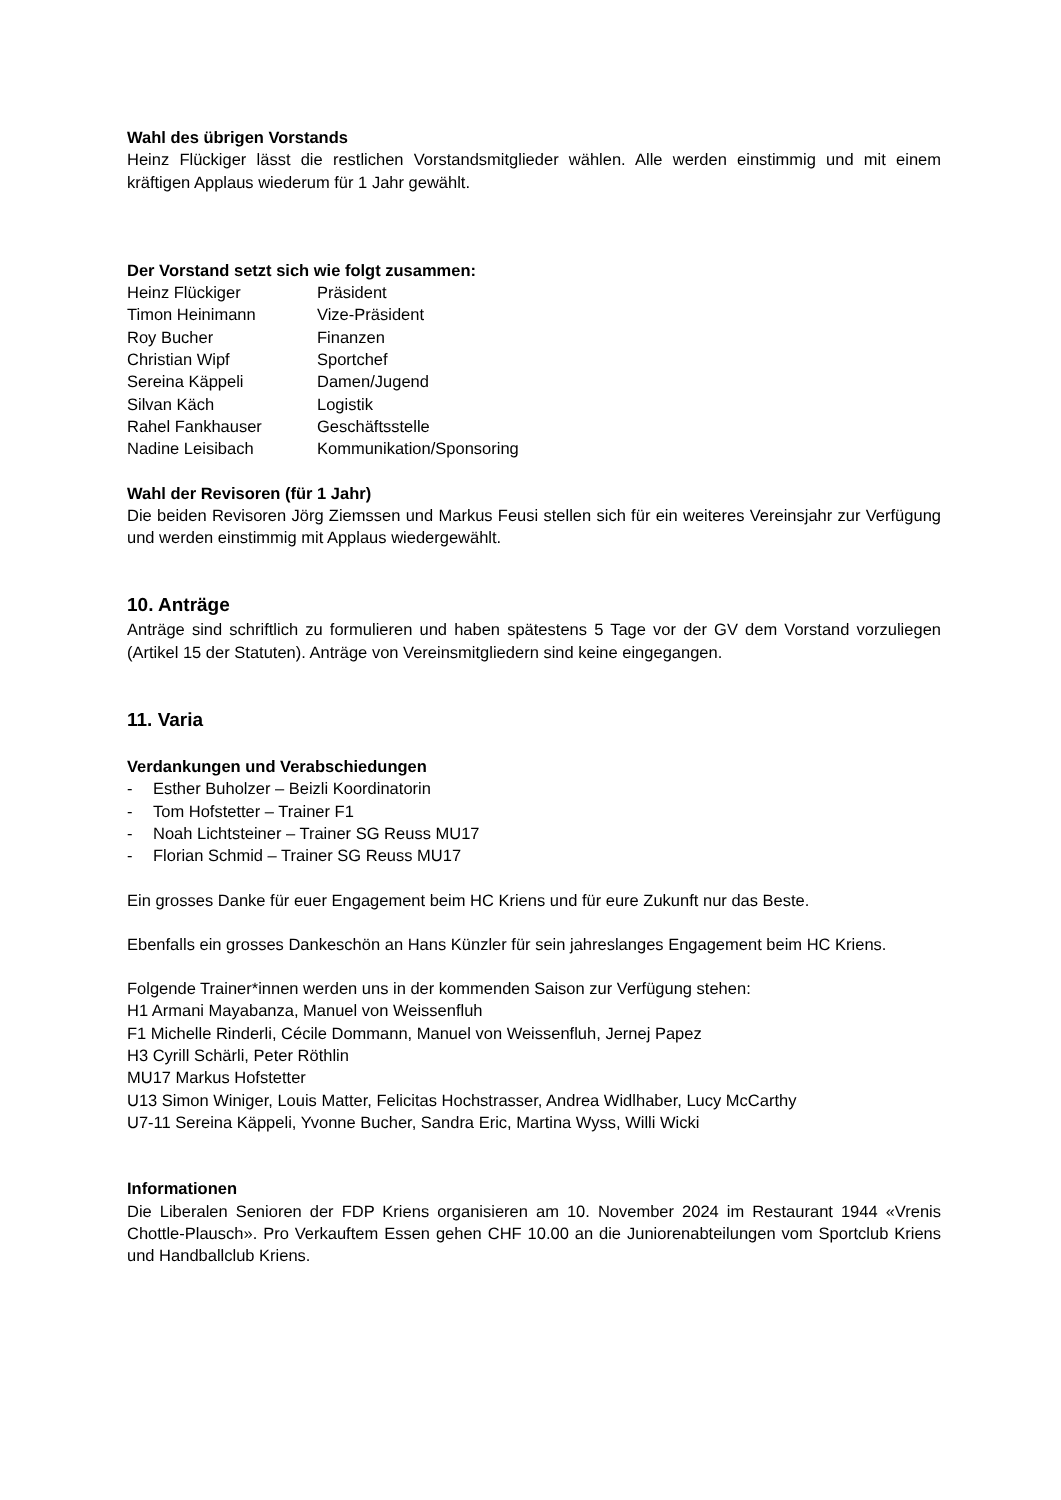Wahl des übrigen Vorstands
Heinz Flückiger lässt die restlichen Vorstandsmitglieder wählen. Alle werden einstimmig und mit einem kräftigen Applaus wiederum für 1 Jahr gewählt.
Der Vorstand setzt sich wie folgt zusammen:
| Heinz Flückiger | Präsident |
| Timon Heinimann | Vize-Präsident |
| Roy Bucher | Finanzen |
| Christian Wipf | Sportchef |
| Sereina Käppeli | Damen/Jugend |
| Silvan Käch | Logistik |
| Rahel Fankhauser | Geschäftsstelle |
| Nadine Leisibach | Kommunikation/Sponsoring |
Wahl der Revisoren (für 1 Jahr)
Die beiden Revisoren Jörg Ziemssen und Markus Feusi stellen sich für ein weiteres Vereinsjahr zur Verfügung und werden einstimmig mit Applaus wiedergewählt.
10. Anträge
Anträge sind schriftlich zu formulieren und haben spätestens 5 Tage vor der GV dem Vorstand vorzuliegen (Artikel 15 der Statuten). Anträge von Vereinsmitgliedern sind keine eingegangen.
11. Varia
Verdankungen und Verabschiedungen
- Esther Buholzer – Beizli Koordinatorin
- Tom Hofstetter – Trainer F1
- Noah Lichtsteiner – Trainer SG Reuss MU17
- Florian Schmid – Trainer SG Reuss MU17
Ein grosses Danke für euer Engagement beim HC Kriens und für eure Zukunft nur das Beste.
Ebenfalls ein grosses Dankeschön an Hans Künzler für sein jahreslanges Engagement beim HC Kriens.
Folgende Trainer*innen werden uns in der kommenden Saison zur Verfügung stehen:
H1 Armani Mayabanza, Manuel von Weissenfluh
F1 Michelle Rinderli, Cécile Dommann, Manuel von Weissenfluh, Jernej Papez
H3 Cyrill Schärli, Peter Röthlin
MU17 Markus Hofstetter
U13 Simon Winiger, Louis Matter, Felicitas Hochstrasser, Andrea Widlhaber, Lucy McCarthy
U7-11 Sereina Käppeli, Yvonne Bucher, Sandra Eric, Martina Wyss, Willi Wicki
Informationen
Die Liberalen Senioren der FDP Kriens organisieren am 10. November 2024 im Restaurant 1944 «Vrenis Chottle-Plausch». Pro Verkauftem Essen gehen CHF 10.00 an die Juniorenabteilungen vom Sportclub Kriens und Handballclub Kriens.